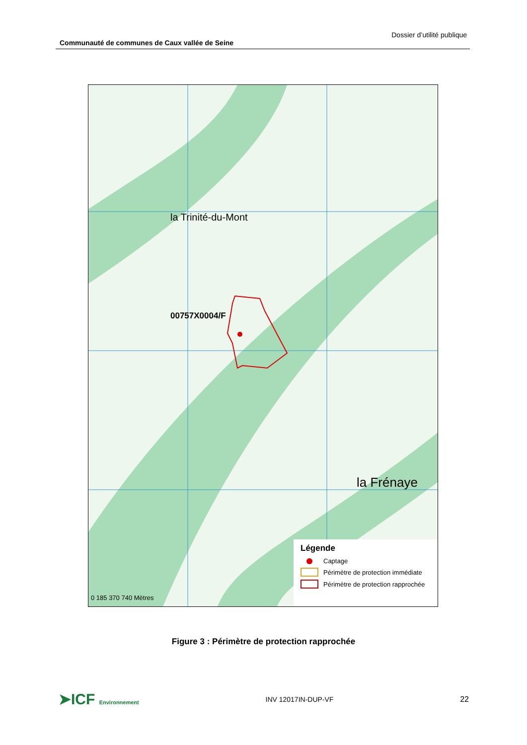Communauté de communes de Caux vallée de Seine Dossier d’utilité publique
00757X0004/F
la Trinité-du-Mont
la Frénaye
0 185 370 740 Mètres
Légende
Captage
Périmètre de protection immédiate
Périmètre de protection rapprochée
Figure 3 : Périmètre de protection rapprochée
➤ICF Environnement INV 12017IN-DUP-VF 22